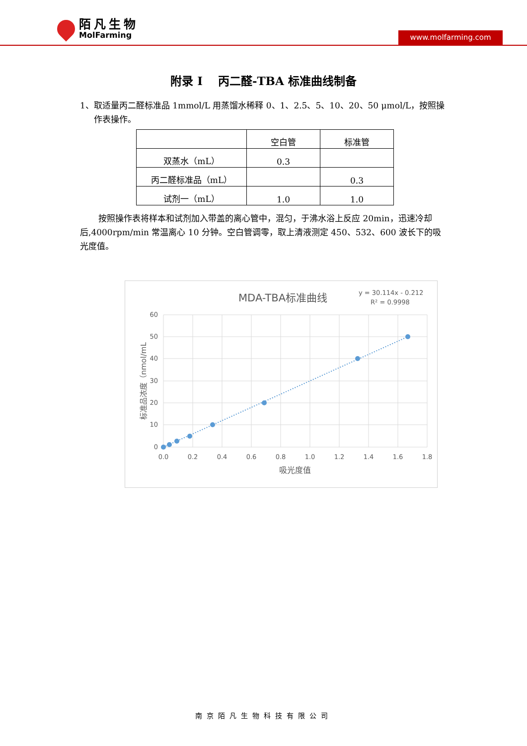陌凡生物
MolFarming
www.molfarming.com
附录 I　 丙二醛-TBA 标准曲线制备
1、取适量丙二醛标准品 1mmol/L 用蒸馏水稀释 0、1、2.5、5、10、20、50 μmol/L，按照操作表操作。
| | 空白管 | 标准管 |
| --- | --- | --- |
| 双蒸水（mL） | 0.3 | |
| 丙二醛标准品（mL） | | 0.3 |
| 试剂一（mL） | 1.0 | 1.0 |
按照操作表将样本和试剂加入带盖的离心管中，混匀，于沸水浴上反应 20min，迅速冷却后,4000rpm/min 常温离心 10 分钟。空白管调零，取上清液测定 450、532、600 波长下的吸光度值。
MDA-TBA标准曲线
y = 30.114x - 0.212
R² = 0.9998
60
50
40
30
20
10
0
0.0
0.2
0.4
0.6
0.8
1.0
1.2
1.4
1.6
1.8
吸光度值
标准品浓度（nmol/mL
南京陌凡生物科技有限公司